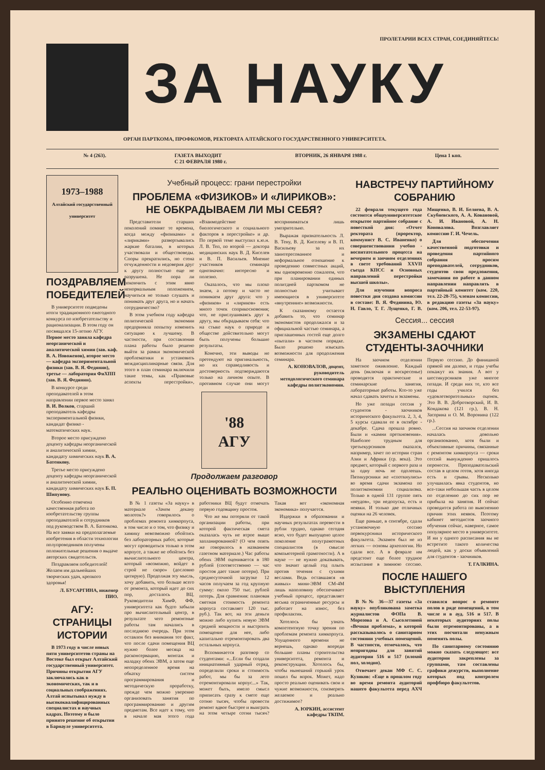ПРОЛЕТАРИИ ВСЕХ СТРАН, СОЕДИНЯЙТЕСЬ!
ЗА НАУКУ
ОРГАН ПАРТКОМА, ПРОФКОМОВ, РЕКТОРАТА АЛТАЙСКОГО ГОСУДАРСТВЕННОГО УНИВЕРСИТЕТА.
№ 4 (263). ГАЗЕТА ВЫХОДИТ
С 21 ФЕВРАЛЯ 1980 г. ВТОРНИК, 26 ЯНВАРЯ 1988 г. Цена 1 коп.
1973–1988
Алтайский государственный университет
ПОЗДРАВЛЯЕМ ПОБЕДИТЕЛЕЙ
В университете подведены итоги традиционного ежегодного конкурса по изобретательству и рационализации. В этом году он посвящался 15-летию АГУ. Первое место заняла кафедра неорганической и аналитической химии (зав. каф. В. А. Новоженов), второе место — кафедра экспериментальной физики (зав. В. Я. Федянин), третье — лаборатория ФиХПП (зав. В. Я. Федянин).
В конкурсе среди преподавателей в этом направлении первое место занял В. И. Волков, старший преподаватель кафедры экспериментальной физики, кандидат физико - математических наук.
Второе место присуждено доценту кафедры неорганической и аналитической химии, кандидату химических наук В. А. Батенкову.
Третье место присуждено доценту кафедры неорганической и аналитической химии, кандидату химических наук Б. П. Шипунову.
Особенно отмечена качественная работа по изобретательству группы преподавателей и сотрудников под руководством В. А. Батенкова. На все заявки на предполагаемые изобретения в области технологии полупроводников получены положительные решения о выдаче авторских свидетельств.
Поздравляем победителей! Желаем им дальнейших творческих удач, крепкого здоровья!
Л. БУСАРГИНА, инженер ПИО.
АГУ: СТРАНИЦЫ ИСТОРИИ
В 1973 году в числе новых пяти университетов страны на Востоке был открыт Алтайский государственный университет. Причины открытия АГУ заключались как в экономических, так и в социальных соображениях. Алтай испытывал нужду в высококвалифицированных специалистах и научных кадрах. Поэтому и было принято решение об открытии в Барнауле университета.
Учебный процесс: грани перестройки
ПРОБЛЕМА «ФИЗИКОВ» И «ЛИРИКОВ»: НЕ ОБКРАДЫВАЕМ ЛИ МЫ СЕБЯ?
Представители старших поколений помнят те времена, когда между «физиками» и «лириками» развертывались жаркие баталии, в которых участвовали и обществоведы. Споры прекратились, но стена отчужденности и недоверия друг к другу полностью еще не разрушена. Не пора ли покончить с этим явно ненормальным положением, научиться не только слушать и понимать друг друга, но и начать сотрудничество?
В этом учебном году кафедра политической экономии предприняла попытку изменить ситуацию к лучшему. В частности, при составлении плана работы было решено выйти за рамки экономической проблематики и установить междисциплинарные связи. Для этого в план семинара включили такие темы, как «Правовые аспекты перестройки», «Взаимодействие биологического и социального факторов в перестройке» и др. По первой теме выступил к.ю.н. Л. В. Теп, по второй — доктора медицинских наук В. Д. Киселев и В. П. Васильев. Мнение участников семинара однозначно: интересно и полезно.
Оказалось, что мы плохо знаем, а потому и часто не понимаем друг друга: что у «физиков» и «лириков» есть много точек соприкосновения; что, не прислушиваясь друг к другу, мы обкрадываем себя: что на стыке наук о природе и обществе действительно могут быть получены большие результаты.
Конечно, эти выводы не претендуют на оригинальность, но их справедливость и достоверность подтверждаются только на личном опыте. В противном случае они могут восприниматься лишь умозрительно.
Выражая признательность Л. В. Тену, В. Д. Киселеву и В. П. Васильеву за их заинтересованное и неформальное отношение к проведению совместных акций, мы одновременно сожалеем, что при планировании единых политдней парткомом не полностью учитывает имеющиеся в университете «внутренние» возможности.
К сказанному остается добавить то, что семинар экономистов продолжался и за официальной частью семинара, а приглашенных гостей еще долго «пытали» в частном порядке. Было решено изыскать возможности для продолжения семинара.
А. КОНОВАЛОВ, доцент, руководитель методологического семинара кафедры политэкономии.
'88
АГУ
Продолжаем разговор
РЕАЛЬНО ОЦЕНИВАТЬ ВОЗМОЖНОСТИ
В № 1 газеты «За науку» в материале «Зачем декану молоток?» говорилось о проблемах ремонта химкорпуса, в том числе и о том, что физику и химику невозможно обойтись без лабораторных работ, которые могут проводиться только в этом корпусе, а также не обойтись без вычислительного центра, который «возможно, войдет в строй не скоро» (дословно цитирую). Продолжая эту мысль, хочу добавить, что больше всего от ремонта, который идет до сих пор, досталось ВЦ. Руководители ХимФ, ФФ, университета как будто забыли про вычислительный центр, в результате чего ремонтные работы там начались в последнюю очередь. При этом оставлен без внимания тот факт, что после сдачи помещения ВЦ нужно более месяца на расконсервацию, монтаж и наладку обеих ЭВМ, а затем еще неопределенное время на обкатку систем программирования и методическую проработку, прежде чем можно уверенно организовать занятия по программированию и другим предметам. Все идет к тому, что в начале мая этого года работники ВЦ будут отмечать первую годовщину простоя.
Что же мы потеряли от такой организации работы, при которой фактическая смета оказалась чуть не втрое выше запланированной? (О чем опять же говорилось в названном газетном материале.) Час работы обеих ЭВМ оценивается в 180 рублей (соответственно — час простоя дает такие потери). При среднесуточной загрузке 12 часов получаем за год крупную сумму: около 750 тыс. рублей потерь. Для сравнения: плановая сметная стоимость ремонта корпуса составляет 120 тыс. руб.). Так вот, на эти деньги можно либо купить новую ЭВМ средней мощности и выстроить помещение для нее, либо капитально отремонтировать два остальных корпуса.
Вспоминается разговор со студентами: «...Если бы создали инициативный ударный отряд, определили сроки и стоимость работ, мы бы за лето отремонтировали корпус...» Так, может быть, имело смысл приписать сразу к смете еще сотню тысяч, чтобы провести ремонт вдвое быстрее и выиграть на этом четыре сотни тысяч? Такая вот «экономная экономика» получается.
Издержки в образовании и научных результатах перевести в рубли трудно, однако сегодня ясно, что будет выпущено целое поколение полуграмотных специалистов (в смысле компьютерной грамотности). А в науке — не нужно доказывать, что значит целый год плыть против течения с сухими веслами. Ведь оставшаяся «в живых» мини-ЭВМ СМ-4М лишь наполовину обеспечивает учебный процесс, представляет весьма ограниченные ресурсы и работает на износ, без профилактик.
Хотелось бы узнать компетентную точку зрения по проблемам ремонта химкорпуса. Упущенного времени не вернешь, однако впереди большие планы строительства университета, ремонта и реконструкции. Хотелось бы, чтобы нынешний горький урок пошел бы впрок. Может, надо просто реально оценивать свои и чужие возможности, соизмерять желаемое и реально достижимое?
А. ЮРКИН, ассистент кафедры ТКПМ.
НАВСТРЕЧУ ПАРТИЙНОМУ СОБРАНИЮ
22 февраля текущего года состоится общеуниверситетское открытое партийное собрание с повесткой дня: «Отчет ректората (проректор, коммунист В. С. Иваненко) о совершенствовании учебно - воспитательного процесса на вечернем и заочном отделениях в свете требований XXVII съезда КПСС и Основных направлений перестройки высшей школы».
Для изучения вопроса повестки дня создана комиссии в составе: В. Я. Федянина, Ю. Н. Гавло, Т. Г. Лущенко, Г. В. Мищенко, В. И. Беляева, В. А. Скубневского, А. А. Ковановой, А. И. Ивановой, А. Н. Коновалова. Возглавляет комиссию Г. И. Чечель.
Для обеспечения качественной подготовки и проведения партийного собрания просим преподавателей, сотрудников, студентов свои предложения, замечания по работе в данном направлении направлять в партийный комитет (ком. 220, тел. 22-28-75), членам комиссии, в редакцию газеты «За науку» (ком. 206, тел. 22-53-97).
Сессия... сессия
ЭКЗАМЕНЫ СДАЮТ СТУДЕНТЫ-ЗАОЧНИКИ
На заочном отделении заметное оживление. Каждый день (включая и воскресенье) проводятся практические и семинарские занятия, лабораторные работы. Кто-то уже начал сдавать зачеты и экзамены.
Но уже позади сессия у студентов - заочников исторического факультета. 2, 3, 4, 5 курсы сдавали ее в октябре - декабре. Сдача прошла ровно. Были и «камни преткновения». Наиболее трудным для третьекурсников оказался, например, зачет по истории стран Азии и Африки (ср. века). Это предмет, который с первого раза и за одну ночь не одолеешь. Пятикурсники же «споткнулись» во время сдачи экзамена по политэкономии социализма. Только в одной 131 группе пять «неудов», три недопуска, есть и неявки. И только две отличных оценки на 26 человек.
Еще раньше, в сентябре, сдали установочную сессию первокурсники исторического факультета. Экзамен был не из легких — основы археологии. Но сдали все. А в феврале им предстоит еще более трудное испытание в зимнюю сессию. Первую сессию. До финишной прямой им далеко, и годы учебы покажут их знания. А вот у шестикурсников уже многое позади. И среди них те, кто все годы учился без «удовлетворительных» оценок. Это В. В. Добротворский, И. В. Кондакова (121 гр.), В. Н. Засорина и О. М. Воронина (122 гр.).
...Сессия на заочном отделении началась довольно организованно, хотя были и объективные причины, связанные с ремонтом химкорпуса — сроки сессий вынужденно пришлось перенести. Преподавательский состав в целом готов, хотя иногда есть и срывы. Несколько улучшилась явка студентов, но все-таки небольшая часть в целом по отделению до сих пор не прибыла на занятия. И сейчас проводится работа по выяснению причин этих неявок. Поэтому кабинет методистов заочного обучения сейчас, наверное, самое популярное место в университете. И ни у одного расписания вы не встретите такого количества людей, как у доски объявлений для студентов - заочников.
Т. ГАЛКИНА.
ПОСЛЕ НАШЕГО ВЫСТУПЛЕНИЯ
В №№ 36—37 газеты «За науку» опубликована заметка журналистов ФОПа В. Морозова и А. Сысолетиной «Вечная проблема», в которой рассказывалось о санитарном состоянии учебных помещений. В частности, отмечалось, что непригодны для занятий аудитории 516 и 517 (плохой пол, холодно).
Отвечает декан МФ С. С. Кузиков: «Еще в прошлом году во время ремонта аудиторий нашего факультета перед АХЧ ставился вопрос о ремонте полов в ряде помещений, в том числе и в ауд. 516 и 517. В некоторых аудиториях полы были отремонтированы, а в этих посчитали ненужным поменять полы.
По санитарному состоянию можно сказать следующее: все аудитории закреплены за группами, там составлены графики дежурств, выполнение которых под контролем профбюро факультетов.